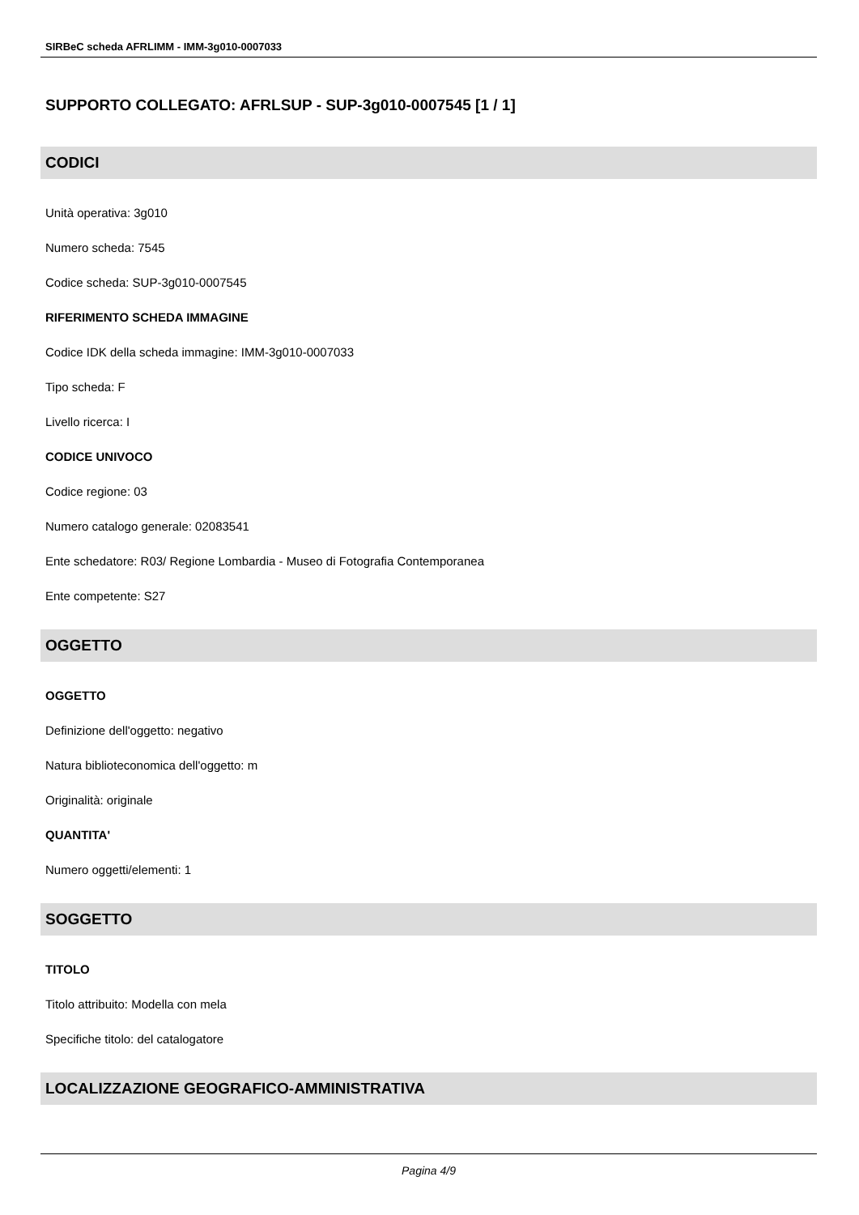SIRBeC scheda AFRLIMM - IMM-3g010-0007033
SUPPORTO COLLEGATO: AFRLSUP - SUP-3g010-0007545 [1 / 1]
CODICI
Unità operativa: 3g010
Numero scheda: 7545
Codice scheda: SUP-3g010-0007545
RIFERIMENTO SCHEDA IMMAGINE
Codice IDK della scheda immagine: IMM-3g010-0007033
Tipo scheda: F
Livello ricerca: I
CODICE UNIVOCO
Codice regione: 03
Numero catalogo generale: 02083541
Ente schedatore: R03/ Regione Lombardia - Museo di Fotografia Contemporanea
Ente competente: S27
OGGETTO
OGGETTO
Definizione dell'oggetto: negativo
Natura biblioteconomica dell'oggetto: m
Originalità: originale
QUANTITA'
Numero oggetti/elementi: 1
SOGGETTO
TITOLO
Titolo attribuito: Modella con mela
Specifiche titolo: del catalogatore
LOCALIZZAZIONE GEOGRAFICO-AMMINISTRATIVA
Pagina 4/9